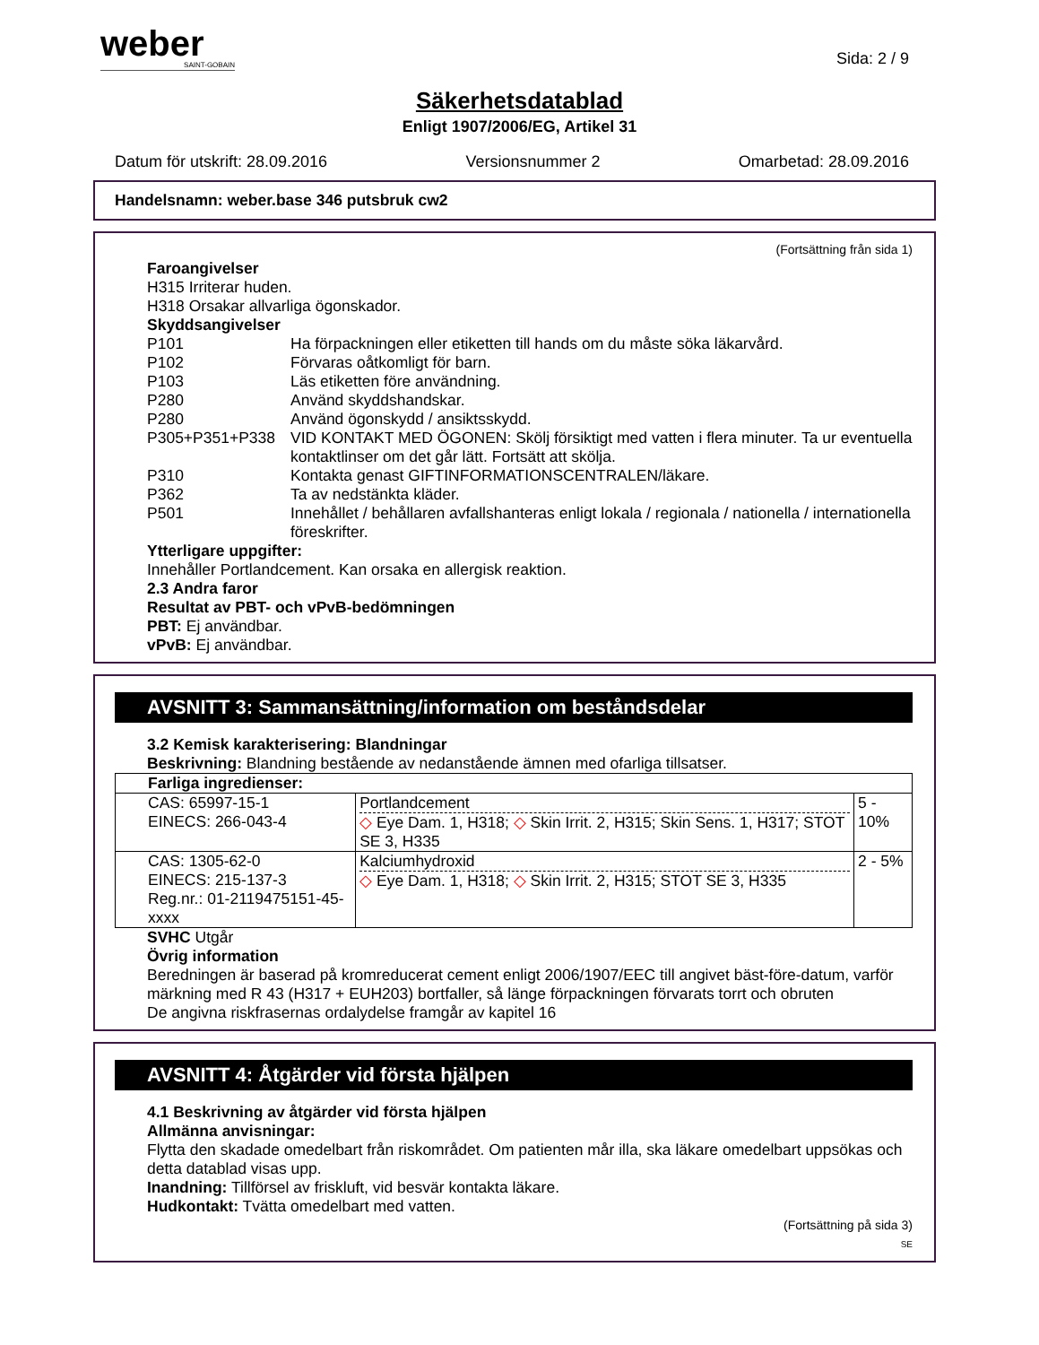weber
SAINT-GOBAIN
Sida: 2 / 9
Säkerhetsdatablad
Enligt 1907/2006/EG, Artikel 31
Datum för utskrift: 28.09.2016 Versionsnummer 2 Omarbetad: 28.09.2016
Handelsnamn: weber.base 346 putsbruk cw2
(Fortsättning från sida 1)
Faroangivelser
H315 Irriterar huden.
H318 Orsakar allvarliga ögonskador.
Skyddsangivelser
P101 Ha förpackningen eller etiketten till hands om du måste söka läkarvård.
P102 Förvaras oåtkomligt för barn.
P103 Läs etiketten före användning.
P280 Använd skyddshandskar.
P280 Använd ögonskydd / ansiktsskydd.
P305+P351+P338 VID KONTAKT MED ÖGONEN: Skölj försiktigt med vatten i flera minuter. Ta ur eventuella kontaktlinser om det går lätt. Fortsätt att skölja.
P310 Kontakta genast GIFTINFORMATIONSCENTRALEN/läkare.
P362 Ta av nedstänkta kläder.
P501 Innehållet / behållaren avfallshanteras enligt lokala / regionala / nationella / internationella föreskrifter.
Ytterligare uppgifter:
Innehåller Portlandcement. Kan orsaka en allergisk reaktion.
2.3 Andra faror
Resultat av PBT- och vPvB-bedömningen
PBT: Ej användbar.
vPvB: Ej användbar.
AVSNITT 3: Sammansättning/information om beståndsdelar
3.2 Kemisk karakterisering: Blandningar
Beskrivning: Blandning bestående av nedanstående ämnen med ofarliga tillsatser.
| Farliga ingredienser: | | |
| CAS: 65997-15-1 EINECS: 266-043-4 | Portlandcement ◇ Eye Dam. 1, H318; ◇ Skin Irrit. 2, H315; Skin Sens. 1, H317; STOT SE 3, H335 | 5 - 10% |
| CAS: 1305-62-0 EINECS: 215-137-3 Reg.nr.: 01-2119475151-45-xxxx | Kalciumhydroxid ◇ Eye Dam. 1, H318; ◇ Skin Irrit. 2, H315; STOT SE 3, H335 | 2 - 5% |
SVHC Utgår
Övrig information
Beredningen är baserad på kromreducerat cement enligt 2006/1907/EEC till angivet bäst-före-datum, varför märkning med R 43 (H317 + EUH203) bortfaller, så länge förpackningen förvarats torrt och obruten
De angivna riskfrasernas ordalydelse framgår av kapitel 16
AVSNITT 4: Åtgärder vid första hjälpen
4.1 Beskrivning av åtgärder vid första hjälpen
Allmänna anvisningar:
Flytta den skadade omedelbart från riskområdet. Om patienten mår illa, ska läkare omedelbart uppsökas och detta datablad visas upp.
Inandning: Tillförsel av friskluft, vid besvär kontakta läkare.
Hudkontakt: Tvätta omedelbart med vatten.
(Fortsättning på sida 3)
SE